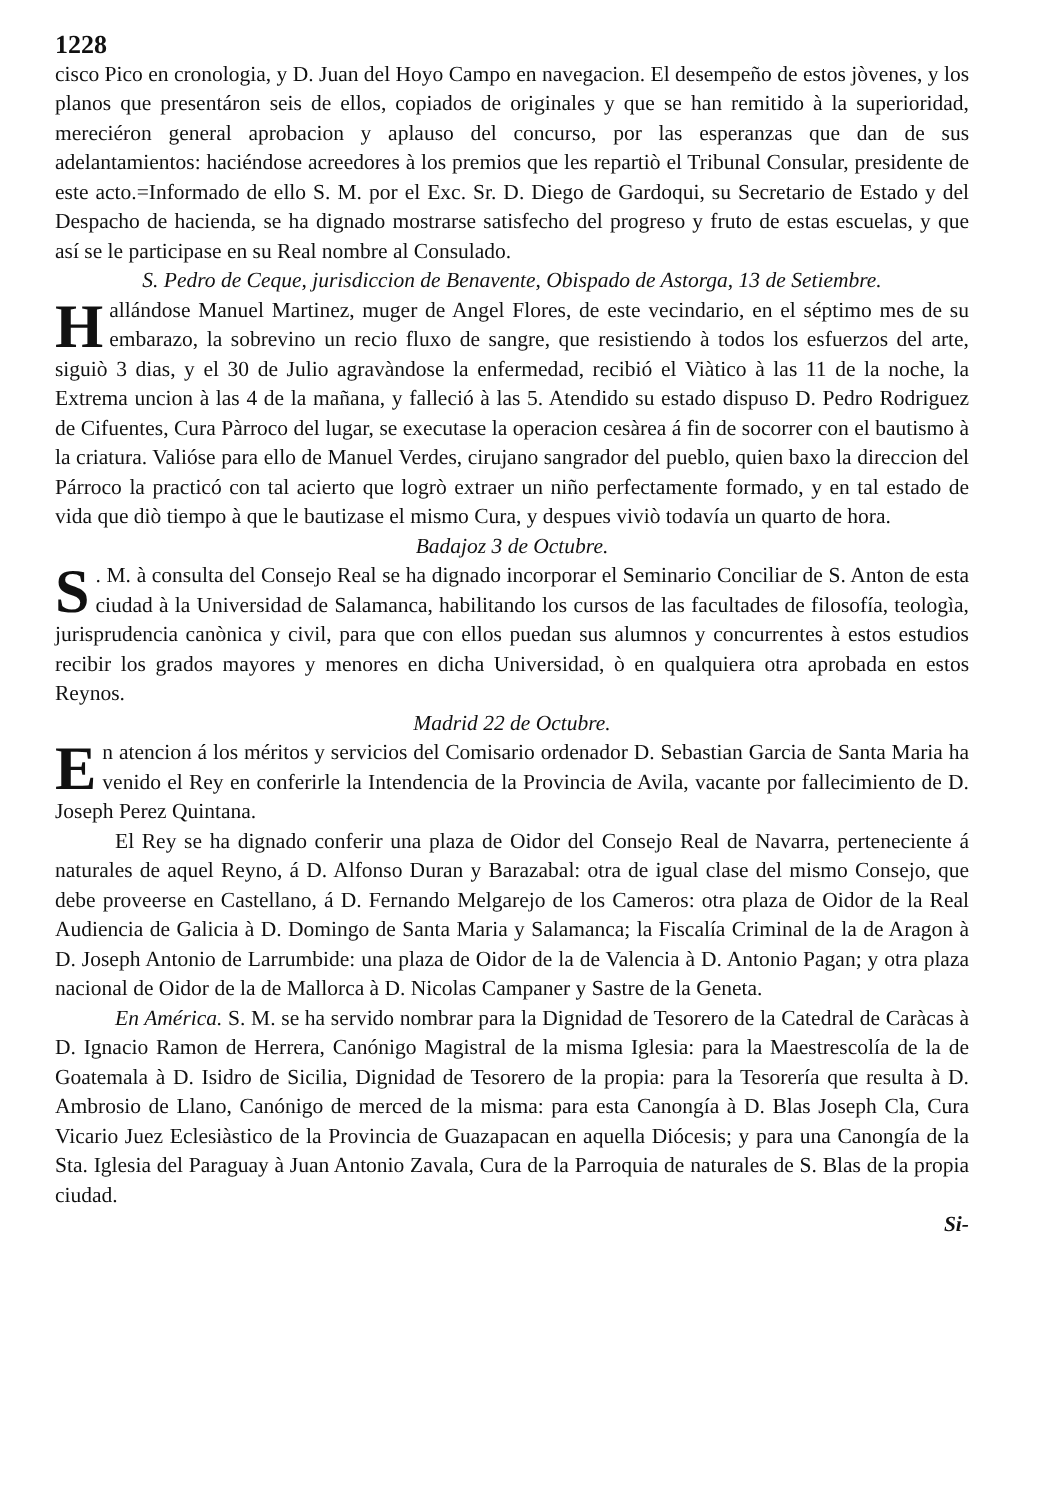1228
cisco Pico en cronologia, y D. Juan del Hoyo Campo en navegacion. El desempeño de estos jòvenes, y los planos que presentáron seis de ellos, copiados de originales y que se han remitido à la superioridad, mereciéron general aprobacion y aplauso del concurso, por las esperanzas que dan de sus adelantamientos: haciéndose acreedores à los premios que les repartiò el Tribunal Consular, presidente de este acto.=Informado de ello S. M. por el Exc. Sr. D. Diego de Gardoqui, su Secretario de Estado y del Despacho de hacienda, se ha dignado mostrarse satisfecho del progreso y fruto de estas escuelas, y que así se le participase en su Real nombre al Consulado.
S. Pedro de Ceque, jurisdiccion de Benavente, Obispado de Astorga, 13 de Setiembre.
Hallándose Manuel Martinez, muger de Angel Flores, de este vecindario, en el séptimo mes de su embarazo, la sobrevino un recio fluxo de sangre, que resistiendo à todos los esfuerzos del arte, siguiò 3 dias, y el 30 de Julio agravàndose la enfermedad, recibió el Viàtico à las 11 de la noche, la Extrema uncion à las 4 de la mañana, y falleció à las 5. Atendido su estado dispuso D. Pedro Rodriguez de Cifuentes, Cura Pàrroco del lugar, se executase la operacion cesàrea á fin de socorrer con el bautismo à la criatura. Valióse para ello de Manuel Verdes, cirujano sangrador del pueblo, quien baxo la direccion del Párroco la practicó con tal acierto que logrò extraer un niño perfectamente formado, y en tal estado de vida que diò tiempo à que le bautizase el mismo Cura, y despues viviò todavía un quarto de hora.
Badajoz 3 de Octubre.
S. M. à consulta del Consejo Real se ha dignado incorporar el Seminario Conciliar de S. Anton de esta ciudad à la Universidad de Salamanca, habilitando los cursos de las facultades de filosofía, teologìa, jurisprudencia canònica y civil, para que con ellos puedan sus alumnos y concurrentes à estos estudios recibir los grados mayores y menores en dicha Universidad, ò en qualquiera otra aprobada en estos Reynos.
Madrid 22 de Octubre.
En atencion á los méritos y servicios del Comisario ordenador D. Sebastian Garcia de Santa Maria ha venido el Rey en conferirle la Intendencia de la Provincia de Avila, vacante por fallecimiento de D. Joseph Perez Quintana.
El Rey se ha dignado conferir una plaza de Oidor del Consejo Real de Navarra, perteneciente á naturales de aquel Reyno, á D. Alfonso Duran y Barazabal: otra de igual clase del mismo Consejo, que debe proveerse en Castellano, á D. Fernando Melgarejo de los Cameros: otra plaza de Oidor de la Real Audiencia de Galicia à D. Domingo de Santa Maria y Salamanca; la Fiscalía Criminal de la de Aragon à D. Joseph Antonio de Larrumbide: una plaza de Oidor de la de Valencia à D. Antonio Pagan; y otra plaza nacional de Oidor de la de Mallorca à D. Nicolas Campaner y Sastre de la Geneta.
En América. S. M. se ha servido nombrar para la Dignidad de Tesorero de la Catedral de Caràcas à D. Ignacio Ramon de Herrera, Canónigo Magistral de la misma Iglesia: para la Maestrescolía de la de Goatemala à D. Isidro de Sicilia, Dignidad de Tesorero de la propia: para la Tesorería que resulta à D. Ambrosio de Llano, Canónigo de merced de la misma: para esta Canongía à D. Blas Joseph Cla, Cura Vicario Juez Eclesiàstico de la Provincia de Guazapacan en aquella Diócesis; y para una Canongía de la Sta. Iglesia del Paraguay à Juan Antonio Zavala, Cura de la Parroquia de naturales de S. Blas de la propia ciudad.
Si-